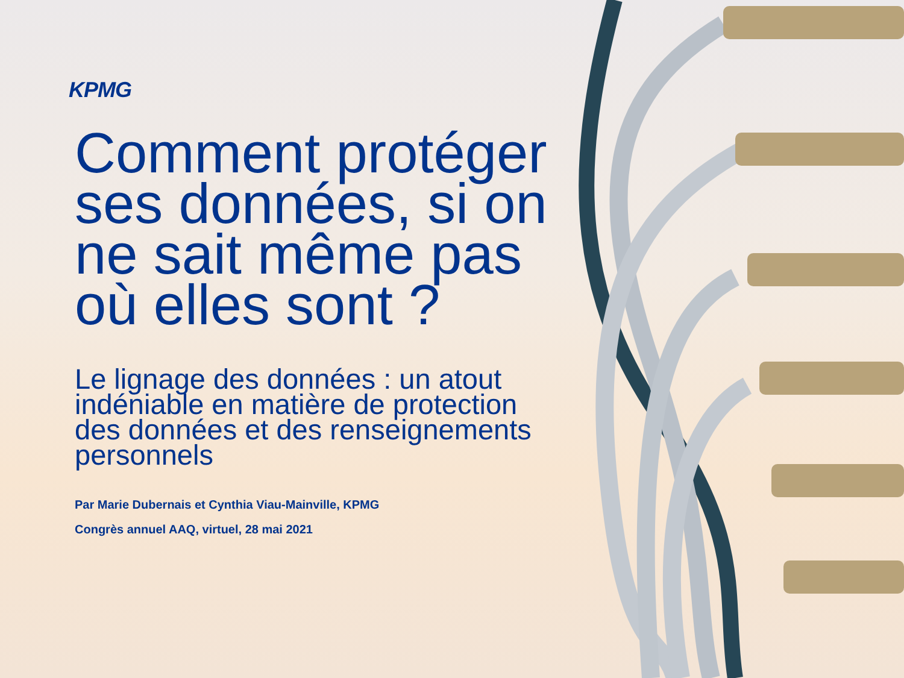KPMG
Comment protéger ses données, si on ne sait même pas où elles sont ?
Le lignage des données : un atout indéniable en matière de protection des données et des renseignements personnels
Par Marie Dubernais et Cynthia Viau-Mainville, KPMG
Congrès annuel AAQ, virtuel, 28 mai 2021